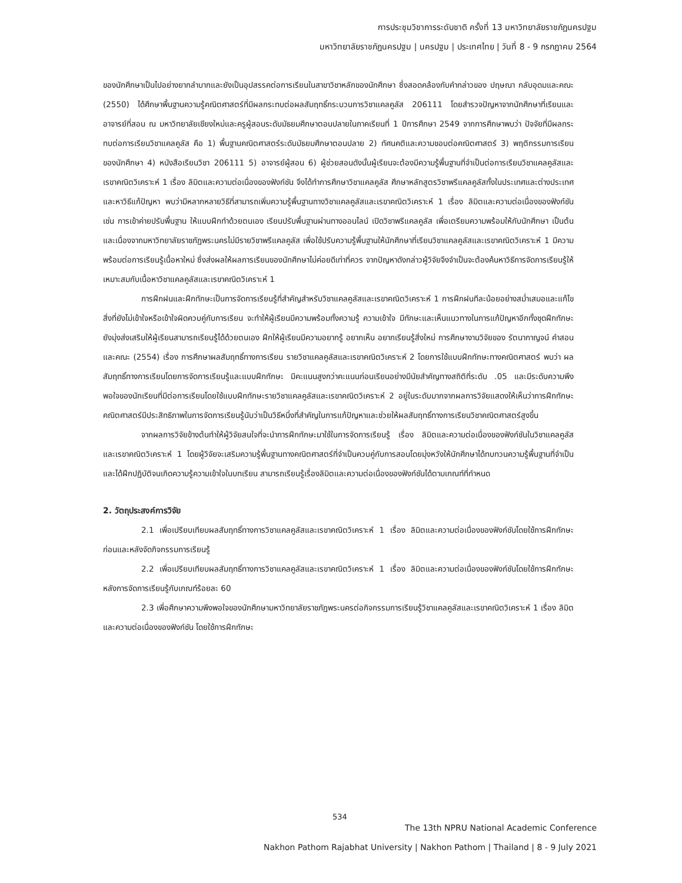การประชุมวิชาการระดับชาติ ครั้งที่ 13 มหาวิทยาลัยราชภัฏนครปฐม
มหาวิทยาลัยราชภัฏนครปฐม | นครปฐม | ประเทศไทย | วันที่ 8 - 9 กรกฎาคม 2564
ของนักศึกษาเป็นไปอย่างยากลำบากและยังเป็นอุปสรรคต่อการเรียนในสาขาวิชาหลักของนักศึกษา ซึ่งสอดคล้องกับคำกล่าวของ ปฤษณา กลับอุดมและคณะ (2550) ได้ศึกษาพื้นฐานความรู้คณิตศาสตร์ที่มีผลกระทบต่อผลสัมฤทธิ์กระบวนการวิชาแคลคูลัส 206111 โดยสำรวจปัญหาจากนักศึกษาที่เรียนและอาจารย์ที่สอน ณ มหาวิทยาลัยเชียงใหม่และครูผู้สอนระดับมัธยมศึกษาตอนปลายในภาคเรียนที่ 1 ปีการศึกษา 2549 จากการศึกษาพบว่า ปัจจัยที่มีผลกระทบต่อการเรียนวิชาแคลคูลัส คือ 1) พื้นฐานคณิตศาสตร์ระดับมัธยมศึกษาตอนปลาย 2) ทัศนคติและความชอบต่อคณิตศาสตร์ 3) พฤติกรรมการเรียนของนักศึกษา 4) หนังสือเรียนวิชา 206111 5) อาจารย์ผู้สอน 6) ผู้ช่วยสอนดังนั้นผู้เรียนจะต้องมีความรู้พื้นฐานที่จำเป็นต่อการเรียนวิชาแคลคูลัสและเรขาคณิตวิเคราะห์ 1 เรื่อง ลิมิตและความต่อเนื่องของฟังก์ชัน จึงได้ทำการศึกษาวิชาแคลคูลัส ศึกษาหลักสูตรวิชาพรีแคลคูลัสทั้งในประเทศและต่างประเทศ และหาวิธีแก้ปัญหา พบว่ามีหลากหลายวิธีที่สามารถเพิ่มความรู้พื้นฐานทางวิชาแคลคูลัสและเรขาคณิตวิเคราะห์ 1 เรื่อง ลิมิตและความต่อเนื่องของฟังก์ชัน เช่น การเข้าค่ายปรับพื้นฐาน ให้แบบฝึกทำด้วยตนเอง เรียนปรับพื้นฐานผ่านทางออนไลน์ เปิดวิชาพรีแคลคูลัส เพื่อเตรียมความพร้อมให้กับนักศึกษา เป็นต้น และเนื่องจากมหาวิทยาลัยราชภัฏพระนครไม่มีรายวิชาพรีแคลคูลัส เพื่อใช้ปรับความรู้พื้นฐานให้นักศึกษาที่เรียนวิชาแคลคูลัสและเรขาคณิตวิเคราะห์ 1 มีความพร้อมต่อการเรียนรู้เนื้อหาใหม่ ซึ่งส่งผลให้ผลการเรียนของนักศึกษาไม่ค่อยดีเท่าที่ควร จากปัญหาดังกล่าวผู้วิจัยจึงจำเป็นจะต้องค้นหาวิธีการจัดการเรียนรู้ให้เหมาะสมกับเนื้อหาวิชาแคลคูลัสและเรขาคณิตวิเคราะห์ 1
การฝึกฝนและฝึกทักษะเป็นการจัดการเรียนรู้ที่สำคัญสำหรับวิชาแคลคูลัสและเรขาคณิตวิเคราะห์ 1 การฝึกฝนทีละน้อยอย่างสม่ำเสมอและแก้ไขสิ่งที่ยังไม่เข้าใจหรือเข้าใจผิดควบคู่กับการเรียน จะทำให้ผู้เรียนมีความพร้อมทั้งความรู้ ความเข้าใจ มีทักษะและเห็นแนวทางในการแก้ปัญหาอีกทั้งชุดฝึกทักษะยังมุ่งส่งเสริมให้ผู้เรียนสามารถเรียนรู้ได้ด้วยตนเอง ฝึกให้ผู้เรียนมีความอยากรู้ อยากเห็น อยากเรียนรู้สิ่งใหม่ การศึกษางานวิจัยของ รัตนากาญจน์ คำสอน และคณะ (2554) เรื่อง การศึกษาผลสัมฤทธิ์ทางการเรียน รายวิชาแคลคูลัสและเรขาคณิตวิเคราะห์ 2 โดยการใช้แบบฝึกทักษะทางคณิตศาสตร์ พบว่า ผลสัมฤทธิ์ทางการเรียนโดยการจัดการเรียนรู้และแบบฝึกทักษะ มีคะแนนสูงกว่าคะแนนก่อนเรียนอย่างมีนัยสำคัญทางสถิติที่ระดับ .05 และมีระดับความพึงพอใจของนักเรียนที่มีต่อการเรียนโดยใช้แบบฝึกทักษะรายวิชาแคลคูลัสและเรขาคณิตวิเคราะห์ 2 อยู่ในระดับมากจากผลการวิจัยแสดงให้เห็นว่าการฝึกทักษะคณิตศาสตร์มีประสิทธิภาพในการจัดการเรียนรู้นับว่าเป็นวิธีหนึ่งที่สำคัญในการแก้ปัญหาและช่วยให้ผลสัมฤทธิ์ทางการเรียนวิชาคณิตศาสตร์สูงขึ้น
จากผลการวิจัยข้างต้นทำให้ผู้วิจัยสนใจที่จะนำการฝึกทักษะมาใช้ในการจัดการเรียนรู้ เรื่อง ลิมิตและความต่อเนื่องของฟังก์ชันในวิชาแคลคูลัสและเรขาคณิตวิเคราะห์ 1 โดยผู้วิจัยจะเสริมความรู้พื้นฐานทางคณิตศาสตร์ที่จำเป็นควบคู่กับการสอนโดยมุ่งหวังให้นักศึกษาได้ทบทวนความรู้พื้นฐานที่จำเป็นและได้ฝึกปฏิบัติจนเกิดความรู้ความเข้าใจในบทเรียน สามารถเรียนรู้เรื่องลิมิตและความต่อเนื่องของฟังก์ชันได้ตามเกณฑ์ที่กำหนด
2. วัตถุประสงค์การวิจัย
2.1 เพื่อเปรียบเทียบผลสัมฤทธิ์ทางการวิชาแคลคูลัสและเรขาคณิตวิเคราะห์ 1 เรื่อง ลิมิตและความต่อเนื่องของฟังก์ชันโดยใช้การฝึกทักษะ ก่อนและหลังจัดกิจกรรมการเรียนรู้
2.2 เพื่อเปรียบเทียบผลสัมฤทธิ์ทางการวิชาแคลคูลัสและเรขาคณิตวิเคราะห์ 1 เรื่อง ลิมิตและความต่อเนื่องของฟังก์ชันโดยใช้การฝึกทักษะ หลังการจัดการเรียนรู้กับเกณฑ์ร้อยละ 60
2.3 เพื่อศึกษาความพึงพอใจของนักศึกษามหาวิทยาลัยราชภัฏพระนครต่อกิจกรรมการเรียนรู้วิชาแคลคูลัสและเรขาคณิตวิเคราะห์ 1 เรื่อง ลิมิตและความต่อเนื่องของฟังก์ชัน โดยใช้การฝึกทักษะ
534
The 13th NPRU National Academic Conference
Nakhon Pathom Rajabhat University | Nakhon Pathom | Thailand | 8 - 9 July 2021